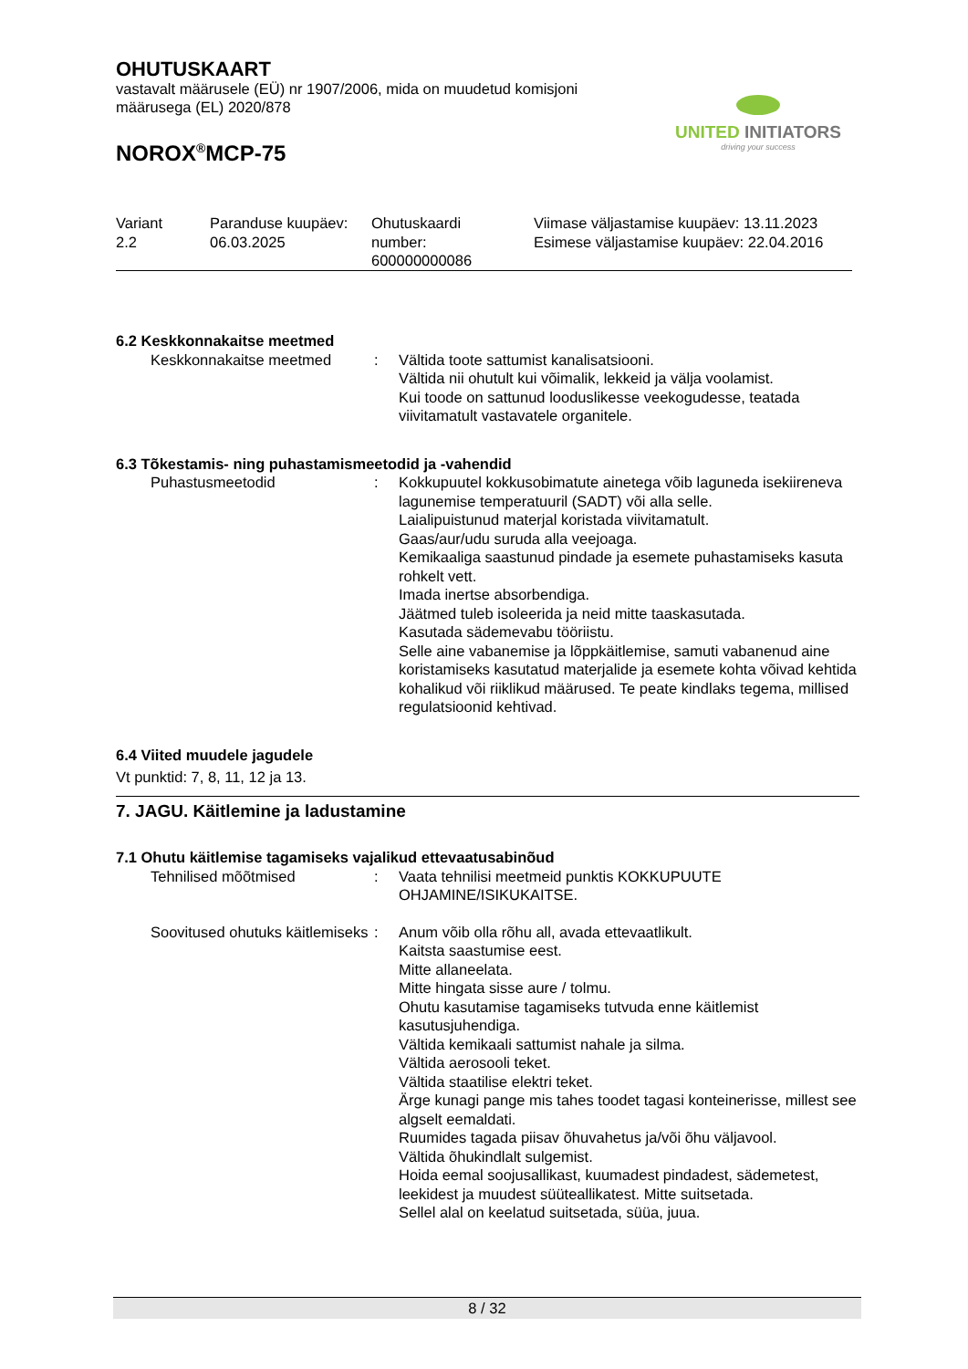OHUTUSKAART
vastavalt määrusele (EÜ) nr 1907/2006, mida on muudetud komisjoni
määrusega (EL) 2020/878
NOROX<sup>®</sup>MCP-75
UNITED INITIATORS
driving your success
| Variant 2.2 | Paranduse kuupäev: 06.03.2025 | Ohutuskaardi number: 600000000086 | Viimase väljastamise kuupäev: 13.11.2023 Esimese väljastamise kuupäev: 22.04.2016 |
6.2 Keskkonnakaitse meetmed
| Keskkonnakaitse meetmed | : | Vältida toote sattumist kanalisatsiooni. Vältida nii ohutult kui võimalik, lekkeid ja välja voolamist. Kui toode on sattunud looduslikesse veekogudesse, teatada viivitamatult vastavatele organitele. |
6.3 Tõkestamis- ning puhastamismeetodid ja -vahendid
| Puhastusmeetodid | : | Kokkupuutel kokkusobimatute ainetega võib laguneda isekiireneva lagunemise temperatuuril (SADT) või alla selle. Laialipuistunud materjal koristada viivitamatult. Gaas/aur/udu suruda alla veejoaga. Kemikaaliga saastunud pindade ja esemete puhastamiseks kasuta rohkelt vett. Imada inertse absorbendiga. Jäätmed tuleb isoleerida ja neid mitte taaskasutada. Kasutada sädemevabu tööriistu. Selle aine vabanemise ja lõppkäitlemise, samuti vabanenud aine koristamiseks kasutatud materjalide ja esemete kohta võivad kehtida kohalikud või riiklikud määrused. Te peate kindlaks tegema, millised regulatsioonid kehtivad. |
6.4 Viited muudele jagudele
Vt punktid: 7, 8, 11, 12 ja 13.
7. JAGU. Käitlemine ja ladustamine
7.1 Ohutu käitlemise tagamiseks vajalikud ettevaatusabinõud
| Tehnilised mõõtmised | : | Vaata tehnilisi meetmeid punktis KOKKUPUUTE OHJAMINE/ISIKUKAITSE. |
| Soovitused ohutuks käitlemiseks | : | Anum võib olla rõhu all, avada ettevaatlikult. Kaitsta saastumise eest. Mitte allaneelata. Mitte hingata sisse aure / tolmu. Ohutu kasutamise tagamiseks tutvuda enne käitlemist kasutusjuhendiga. Vältida kemikaali sattumist nahale ja silma. Vältida aerosooli teket. Vältida staatilise elektri teket. Ärge kunagi pange mis tahes toodet tagasi konteinerisse, millest see algselt eemaldati. Ruumides tagada piisav õhuvahetus ja/või õhu väljavool. Vältida õhukindlalt sulgemist. Hoida eemal soojusallikast, kuumadest pindadest, sädemetest, leekidest ja muudest süüteallikatest. Mitte suitsetada. Sellel alal on keelatud suitsetada, süüa, juua. |
8 / 32